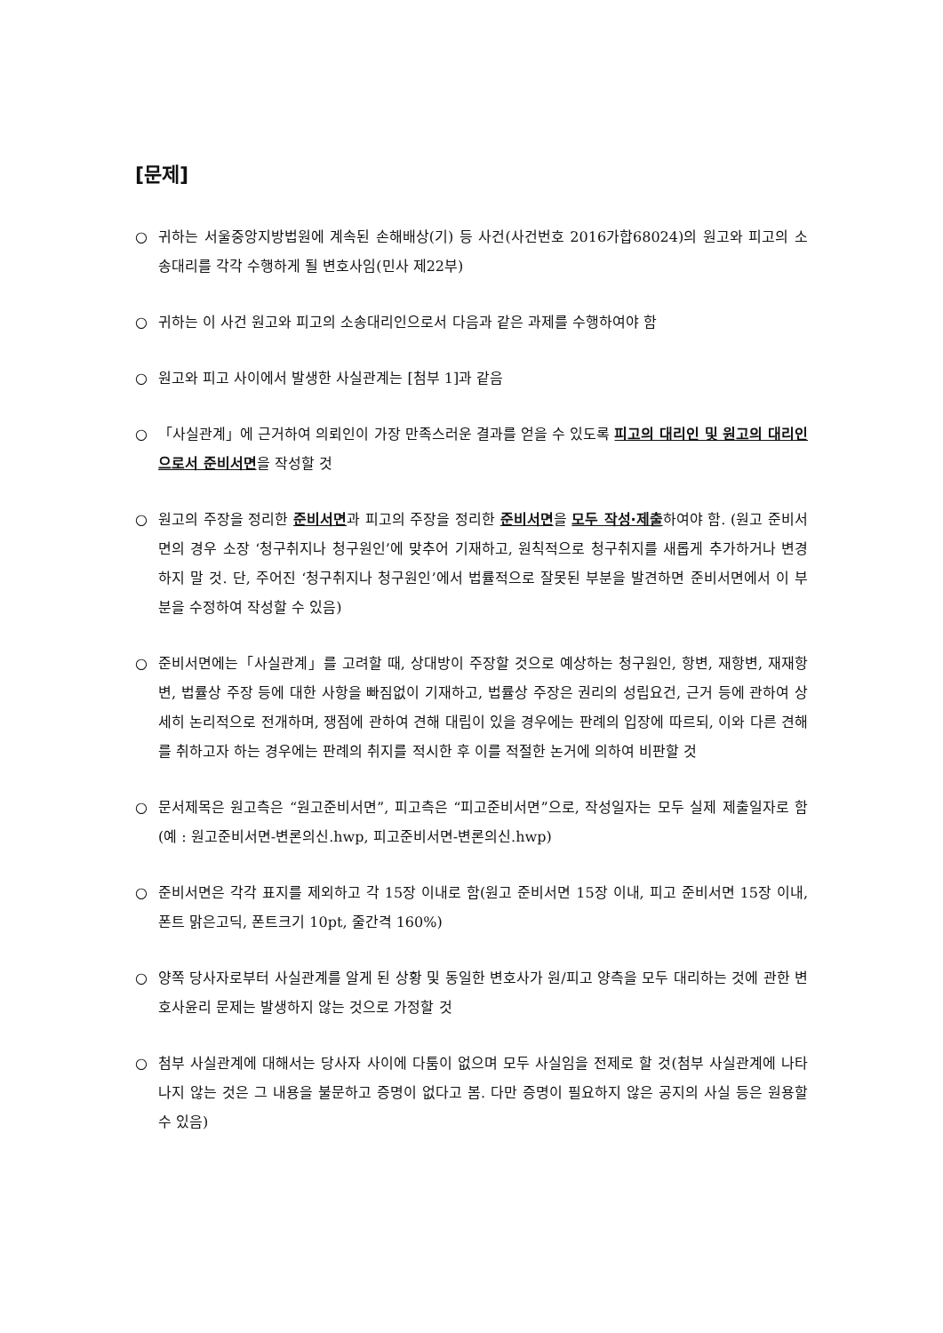[문제]
○ 귀하는 서울중앙지방법원에 계속된 손해배상(기) 등 사건(사건번호 2016가합68024)의 원고와 피고의 소송대리를 각각 수행하게 될 변호사임(민사 제22부)
○ 귀하는 이 사건 원고와 피고의 소송대리인으로서 다음과 같은 과제를 수행하여야 함
○ 원고와 피고 사이에서 발생한 사실관계는 [첨부 1]과 같음
○ 「사실관계」에 근거하여 의뢰인이 가장 만족스러운 결과를 얻을 수 있도록 피고의 대리인 및 원고의 대리인으로서 준비서면을 작성할 것
○ 원고의 주장을 정리한 준비서면과 피고의 주장을 정리한 준비서면을 모두 작성·제출하여야 함. (원고 준비서면의 경우 소장 ‘청구취지나 청구원인’에 맞추어 기재하고, 원칙적으로 청구취지를 새롭게 추가하거나 변경하지 말 것. 단, 주어진 ‘청구취지나 청구원인’에서 법률적으로 잘못된 부분을 발견하면 준비서면에서 이 부분을 수정하여 작성할 수 있음)
○ 준비서면에는「사실관계」를 고려할 때, 상대방이 주장할 것으로 예상하는 청구원인, 항변, 재항변, 재재항변, 법률상 주장 등에 대한 사항을 빠짐없이 기재하고, 법률상 주장은 권리의 성립요건, 근거 등에 관하여 상세히 논리적으로 전개하며, 쟁점에 관하여 견해 대립이 있을 경우에는 판례의 입장에 따르되, 이와 다른 견해를 취하고자 하는 경우에는 판례의 취지를 적시한 후 이를 적절한 논거에 의하여 비판할 것
○ 문서제목은 원고측은 “원고준비서면”, 피고측은 “피고준비서면”으로, 작성일자는 모두 실제 제출일자로 함 (예 : 원고준비서면-변론의신.hwp, 피고준비서면-변론의신.hwp)
○ 준비서면은 각각 표지를 제외하고 각 15장 이내로 함(원고 준비서면 15장 이내, 피고 준비서면 15장 이내, 폰트 맑은고딕, 폰트크기 10pt, 줄간격 160%)
○ 양쪽 당사자로부터 사실관계를 알게 된 상황 및 동일한 변호사가 원/피고 양측을 모두 대리하는 것에 관한 변호사윤리 문제는 발생하지 않는 것으로 가정할 것
○ 첨부 사실관계에 대해서는 당사자 사이에 다툼이 없으며 모두 사실임을 전제로 할 것(첨부 사실관계에 나타나지 않는 것은 그 내용을 불문하고 증명이 없다고 봄. 다만 증명이 필요하지 않은 공지의 사실 등은 원용할 수 있음)